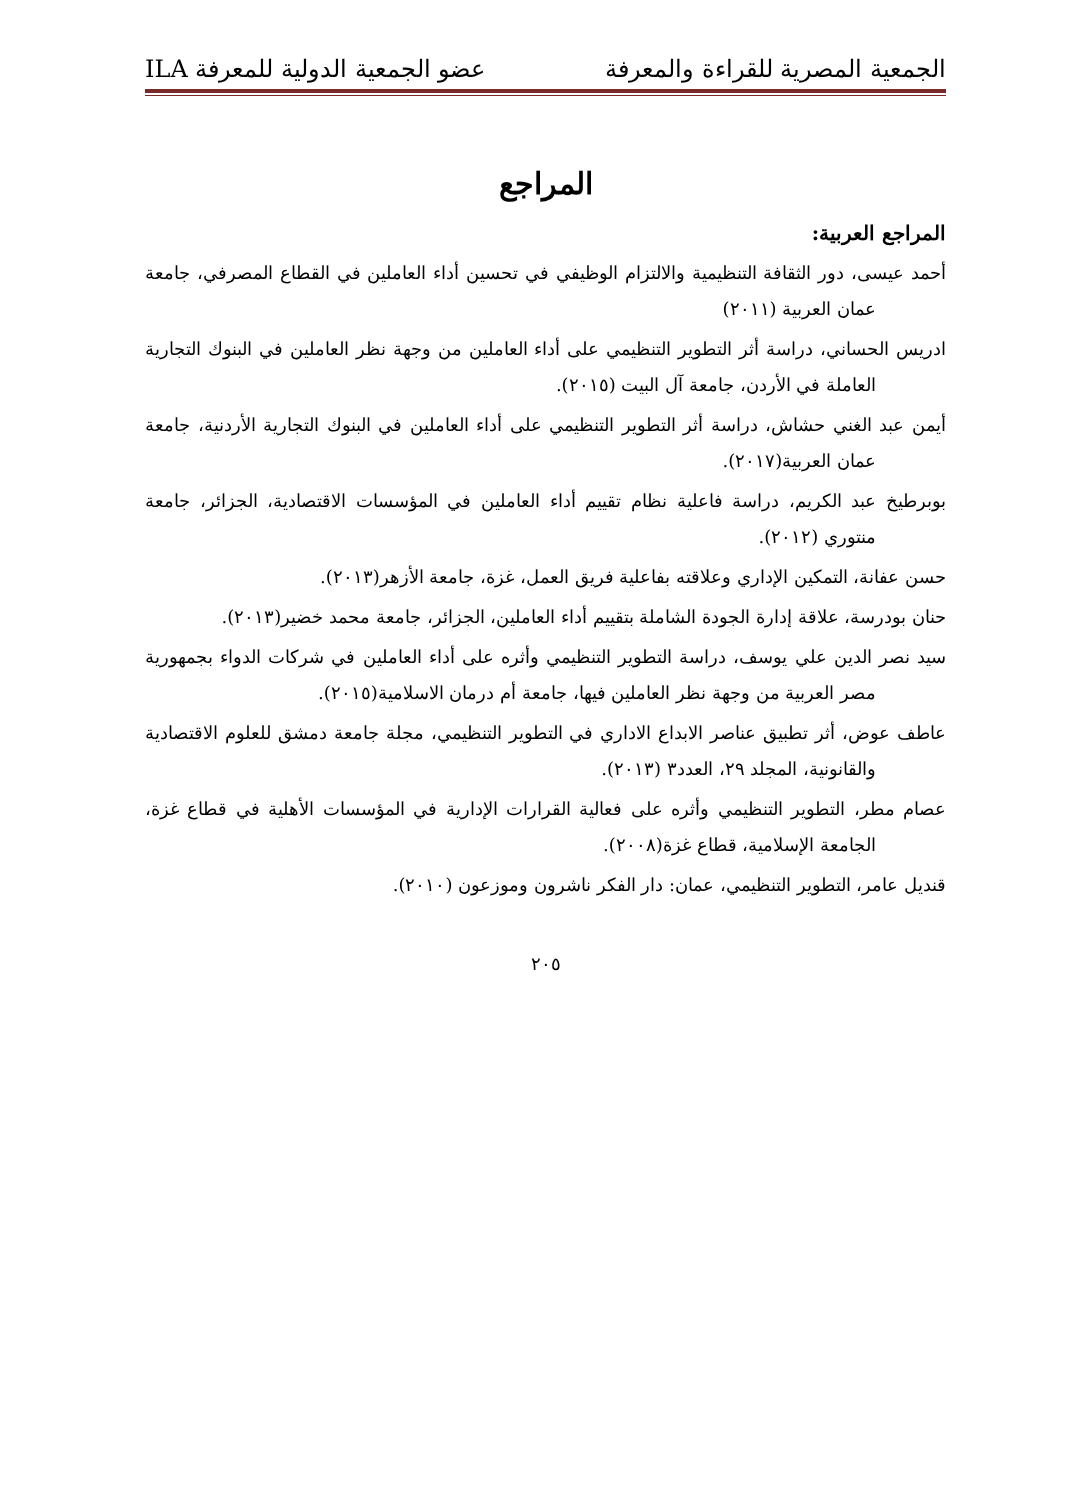الجمعية المصرية للقراءة والمعرفة عضو الجمعية الدولية للمعرفة ILA
المراجع
المراجع العربية:
أحمد عيسى، دور الثقافة التنظيمية والالتزام الوظيفي في تحسين أداء العاملين في القطاع المصرفي، جامعة عمان العربية (٢٠١١)
ادريس الحساني، دراسة أثر التطوير التنظيمي على أداء العاملين من وجهة نظر العاملين في البنوك التجارية العاملة في الأردن، جامعة آل البيت (٢٠١٥).
أيمن عبد الغني حشاش، دراسة أثر التطوير التنظيمي على أداء العاملين في البنوك التجارية الأردنية، جامعة عمان العربية(٢٠١٧).
بوبرطيخ عبد الكريم، دراسة فاعلية نظام تقييم أداء العاملين في المؤسسات الاقتصادية، الجزائر، جامعة منتوري (٢٠١٢).
حسن عفانة، التمكين الإداري وعلاقته بفاعلية فريق العمل، غزة، جامعة الأزهر(٢٠١٣).
حنان بودرسة، علاقة إدارة الجودة الشاملة بتقييم أداء العاملين، الجزائر، جامعة محمد خضير(٢٠١٣).
سيد نصر الدين علي يوسف، دراسة التطوير التنظيمي وأثره على أداء العاملين في شركات الدواء بجمهورية مصر العربية من وجهة نظر العاملين فيها، جامعة أم درمان الاسلامية(٢٠١٥).
عاطف عوض، أثر تطبيق عناصر الابداع الاداري في التطوير التنظيمي، مجلة جامعة دمشق للعلوم الاقتصادية والقانونية، المجلد ٢٩، العدد٣ (٢٠١٣).
عصام مطر، التطوير التنظيمي وأثره على فعالية القرارات الإدارية في المؤسسات الأهلية في قطاع غزة، الجامعة الإسلامية، قطاع غزة(٢٠٠٨).
قنديل عامر، التطوير التنظيمي، عمان: دار الفكر ناشرون وموزعون (٢٠١٠).
٢٠٥